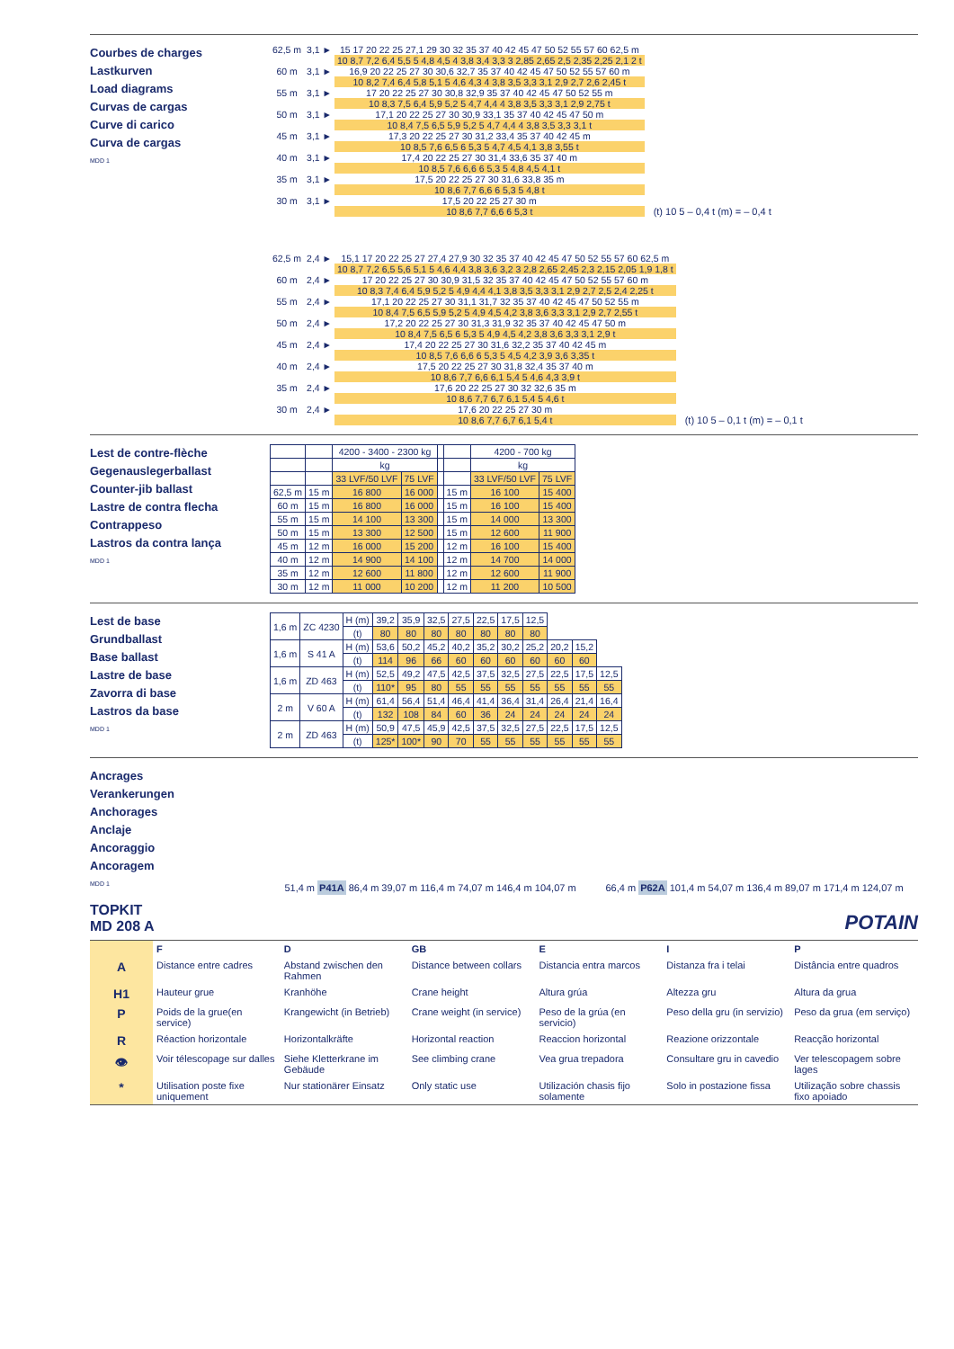Courbes de charges
Lastkurven
Load diagrams
Curvas de cargas
Curve di carico
Curva de cargas
MDD 1
| 62,5 m | 3,1 ► | 15 17 20 22 25 27,1 29 30 32 35 37 40 42 45 47 50 52 55 57 60 62,5 m |
| | | 10 8,7 7,2 6,4 5,5 5 4,8 4,5 4 3,8 3,4 3,3 3 2,85 2,65 2,5 2,35 2,25 2,1 2 t |
| 60 m | 3,1 ► | 16,9 20 22 25 27 30 30,6 32,7 35 37 40 42 45 47 50 52 55 57 60 m |
| | | 10 8,2 7,4 6,4 5,8 5,1 5 4,6 4,3 4 3,8 3,5 3,3 3,1 2,9 2,7 2,6 2,45 t |
| 55 m | 3,1 ► | 17 20 22 25 27 30 30,8 32,9 35 37 40 42 45 47 50 52 55 m |
| | | 10 8,3 7,5 6,4 5,9 5,2 5 4,7 4,4 4 3,8 3,5 3,3 3,1 2,9 2,75 t |
| 50 m | 3,1 ► | 17,1 20 22 25 27 30 30,9 33,1 35 37 40 42 45 47 50 m |
| | | 10 8,4 7,5 6,5 5,9 5,2 5 4,7 4,4 4 3,8 3,5 3,3 3,1 t |
| 45 m | 3,1 ► | 17,3 20 22 25 27 30 31,2 33,4 35 37 40 42 45 m |
| | | 10 8,5 7,6 6,5 6 5,3 5 4,7 4,5 4,1 3,8 3,55 t |
| 40 m | 3,1 ► | 17,4 20 22 25 27 30 31,4 33,6 35 37 40 m |
| | | 10 8,5 7,6 6,6 6 5,3 5 4,8 4,5 4,1 t |
| 35 m | 3,1 ► | 17,5 20 22 25 27 30 31,6 33,8 35 m |
| | | 10 8,6 7,7 6,6 6 5,3 5 4,8 t |
| 30 m | 3,1 ► | 17,5 20 22 25 27 30 m |
| | | 10 8,6 7,7 6,6 6 5,3 t |
(t) 10 5 – 0,4 t (m) = – 0,4 t
| 62,5 m | 2,4 ► | 15,1 17 20 22 25 27 27,4 27,9 30 32 35 37 40 42 45 47 50 52 55 57 60 62,5 m |
| | | 10 8,7 7,2 6,5 5,6 5,1 5 4,6 4,4 3,8 3,6 3,2 3 2,8 2,65 2,45 2,3 2,15 2,05 1,9 1,8 t |
| 60 m | 2,4 ► | 17 20 22 25 27 30 30,9 31,5 32 35 37 40 42 45 47 50 52 55 57 60 m |
| | | 10 8,3 7,4 6,4 5,9 5,2 5 4,9 4,4 4,1 3,8 3,5 3,3 3,1 2,9 2,7 2,5 2,4 2,25 t |
| 55 m | 2,4 ► | 17,1 20 22 25 27 30 31,1 31,7 32 35 37 40 42 45 47 50 52 55 m |
| | | 10 8,4 7,5 6,5 5,9 5,2 5 4,9 4,5 4,2 3,8 3,6 3,3 3,1 2,9 2,7 2,55 t |
| 50 m | 2,4 ► | 17,2 20 22 25 27 30 31,3 31,9 32 35 37 40 42 45 47 50 m |
| | | 10 8,4 7,5 6,5 6 5,3 5 4,9 4,5 4,2 3,8 3,6 3,3 3,1 2,9 t |
| 45 m | 2,4 ► | 17,4 20 22 25 27 30 31,6 32,2 35 37 40 42 45 m |
| | | 10 8,5 7,6 6,6 6 5,3 5 4,5 4,2 3,9 3,6 3,35 t |
| 40 m | 2,4 ► | 17,5 20 22 25 27 30 31,8 32,4 35 37 40 m |
| | | 10 8,6 7,7 6,6 6,1 5,4 5 4,6 4,3 3,9 t |
| 35 m | 2,4 ► | 17,6 20 22 25 27 30 32 32,6 35 m |
| | | 10 8,6 7,7 6,7 6,1 5,4 5 4,6 t |
| 30 m | 2,4 ► | 17,6 20 22 25 27 30 m |
| | | 10 8,6 7,7 6,7 6,1 5,4 t |
(t) 10 5 – 0,1 t (m) = – 0,1 t
Lest de contre-flèche
Gegenauslegerballast
Counter-jib ballast
Lastre de contra flecha
Contrappeso
Lastros da contra lança
MDD 1
| | | 4200 - 3400 - 2300 kg | | | | 4200 - 700 kg | |
| --- | --- | --- | --- | --- | --- | --- | --- |
| | | kg | | | | kg | |
| | | 33 LVF/50 LVF | 75 LVF | | | 33 LVF/50 LVF | 75 LVF |
| 62,5 m | 15 m | 16 800 | 16 000 | | 15 m | 16 100 | 15 400 |
| 60 m | 15 m | 16 800 | 16 000 | | 15 m | 16 100 | 15 400 |
| 55 m | 15 m | 14 100 | 13 300 | | 15 m | 14 000 | 13 300 |
| 50 m | 15 m | 13 300 | 12 500 | | 15 m | 12 600 | 11 900 |
| 45 m | 12 m | 16 000 | 15 200 | | 12 m | 16 100 | 15 400 |
| 40 m | 12 m | 14 900 | 14 100 | | 12 m | 14 700 | 14 000 |
| 35 m | 12 m | 12 600 | 11 800 | | 12 m | 12 600 | 11 900 |
| 30 m | 12 m | 11 000 | 10 200 | | 12 m | 11 200 | 10 500 |
Lest de base
Grundballast
Base ballast
Lastre de base
Zavorra di base
Lastros da base
MDD 1
| 1,6 m | ZC 4230 | H (m) | 39,2 | 35,9 | 32,5 | 27,5 | 22,5 | 17,5 | 12,5 | | | |
| | | (t) | 80 | 80 | 80 | 80 | 80 | 80 | 80 | | | |
| 1,6 m | S 41 A | H (m) | 53,6 | 50,2 | 45,2 | 40,2 | 35,2 | 30,2 | 25,2 | 20,2 | 15,2 | |
| | | (t) | 114 | 96 | 66 | 60 | 60 | 60 | 60 | 60 | 60 | |
| 1,6 m | ZD 463 | H (m) | 52,5 | 49,2 | 47,5 | 42,5 | 37,5 | 32,5 | 27,5 | 22,5 | 17,5 | 12,5 |
| | | (t) | 110* | 95 | 80 | 55 | 55 | 55 | 55 | 55 | 55 | 55 |
| 2 m | V 60 A | H (m) | 61,4 | 56,4 | 51,4 | 46,4 | 41,4 | 36,4 | 31,4 | 26,4 | 21,4 | 16,4 |
| | | (t) | 132 | 108 | 84 | 60 | 36 | 24 | 24 | 24 | 24 | 24 |
| 2 m | ZD 463 | H (m) | 50,9 | 47,5 | 45,9 | 42,5 | 37,5 | 32,5 | 27,5 | 22,5 | 17,5 | 12,5 |
| | | (t) | 125* | 100* | 90 | 70 | 55 | 55 | 55 | 55 | 55 | 55 |
Ancrages
Verankerungen
Anchorages
Anclaje
Ancoraggio
Ancoragem
MDD 1
51,4 m P41A 86,4 m 39,07 m 116,4 m 74,07 m 146,4 m 104,07 m
66,4 m P62A 101,4 m 54,07 m 136,4 m 89,07 m 171,4 m 124,07 m
TOPKIT
MD 208 A
POTAIN
F
D
GB
E
I
P
A
Distance entre cadres
Abstand zwischen den Rahmen
Distance between collars
Distancia entra marcos
Distanza fra i telai
Distância entre quadros
H1
Hauteur grue
Kranhöhe
Crane height
Altura grúa
Altezza gru
Altura da grua
P
Poids de la grue(en service)
Krangewicht (in Betrieb)
Crane weight (in service)
Peso de la grúa (en servicio)
Peso della gru (in servizio)
Peso da grua (em serviço)
R
Réaction horizontale
Horizontalkräfte
Horizontal reaction
Reaccion horizontal
Reazione orizzontale
Reacção horizontal
👁
Voir télescopage sur dalles
Siehe Kletterkrane im Gebäude
See climbing crane
Vea grua trepadora
Consultare gru in cavedio
Ver telescopagem sobre lages
*
Utilisation poste fixe uniquement
Nur stationärer Einsatz
Only static use
Utilización chasis fijo solamente
Solo in postazione fissa
Utilização sobre chassis fixo apoiado